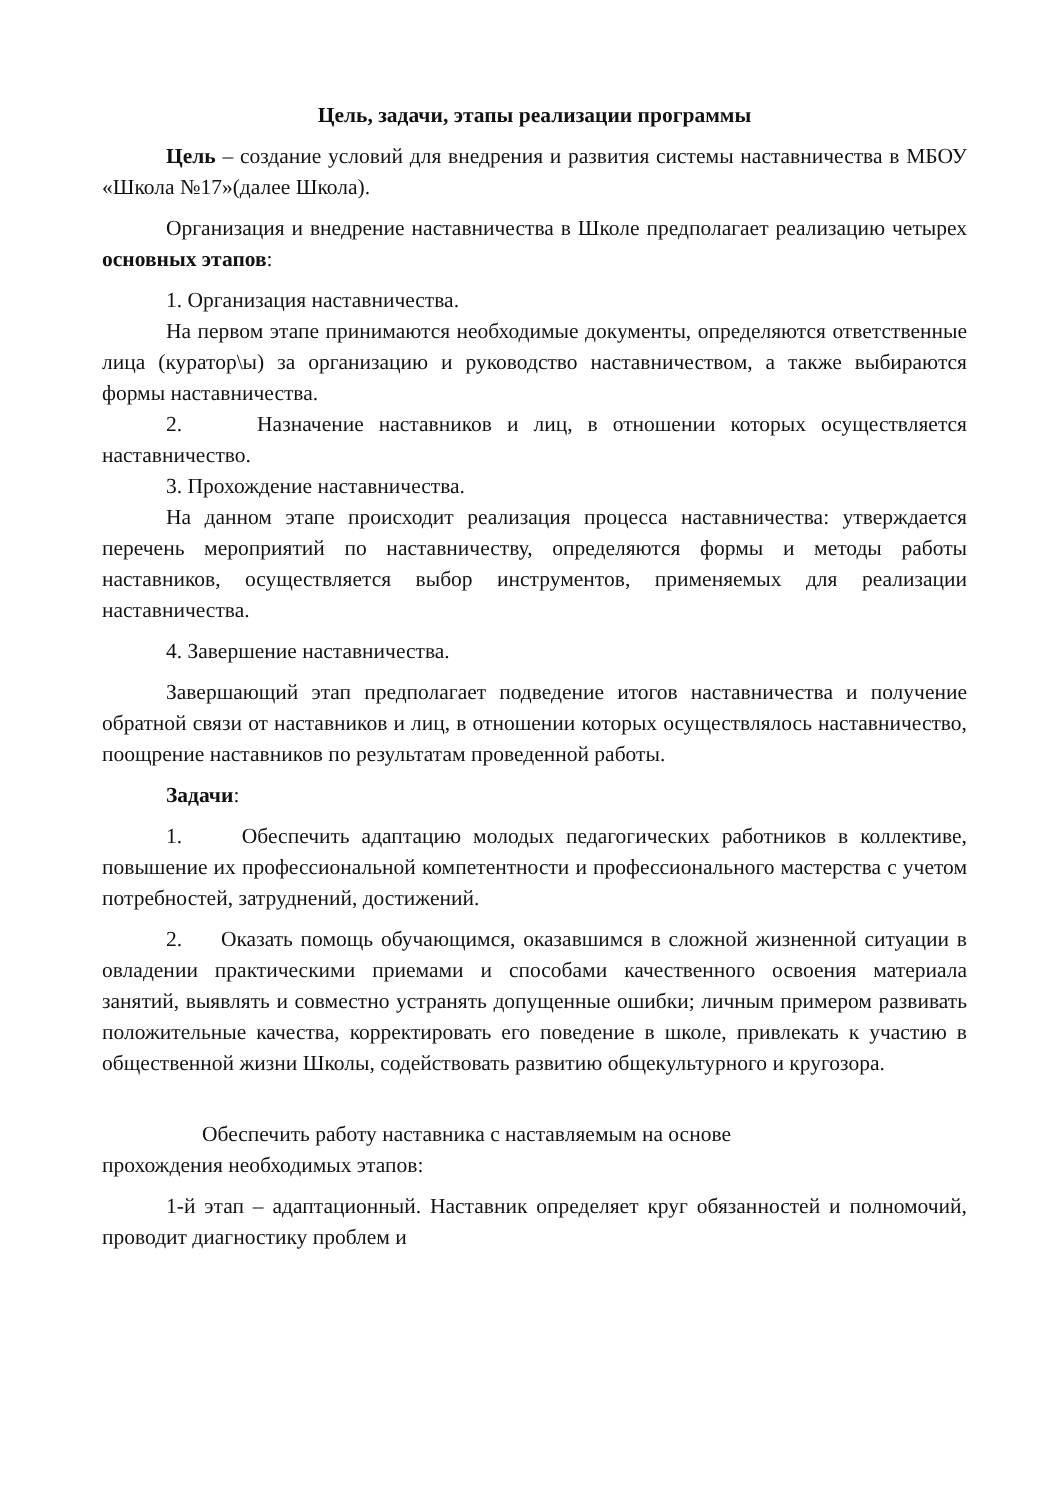Цель, задачи, этапы реализации программы
Цель – создание условий для внедрения и развития системы наставничества в МБОУ «Школа №17»(далее Школа).
Организация и внедрение наставничества в Школе предполагает реализацию четырех основных этапов:
1. Организация наставничества.
На первом этапе принимаются необходимые документы, определяются ответственные лица (куратор\ы) за организацию и руководство наставничеством, а также выбираются формы наставничества.
2. Назначение наставников и лиц, в отношении которых осуществляется наставничество.
3. Прохождение наставничества.
На данном этапе происходит реализация процесса наставничества: утверждается перечень мероприятий по наставничеству, определяются формы и методы работы наставников, осуществляется выбор инструментов, применяемых для реализации наставничества.
4. Завершение наставничества.
Завершающий этап предполагает подведение итогов наставничества и получение обратной связи от наставников и лиц, в отношении которых осуществлялось наставничество, поощрение наставников по результатам проведенной работы.
Задачи:
1. Обеспечить адаптацию молодых педагогических работников в коллективе, повышение их профессиональной компетентности и профессионального мастерства с учетом потребностей, затруднений, достижений.
2. Оказать помощь обучающимся, оказавшимся в сложной жизненной ситуации в овладении практическими приемами и способами качественного освоения материала занятий, выявлять и совместно устранять допущенные ошибки; личным примером развивать положительные качества, корректировать его поведение в школе, привлекать к участию в общественной жизни Школы, содействовать развитию общекультурного и кругозора.
Обеспечить работу наставника с наставляемым на основе
прохождения необходимых этапов:
1-й этап – адаптационный. Наставник определяет круг обязанностей и полномочий, проводит диагностику проблем и